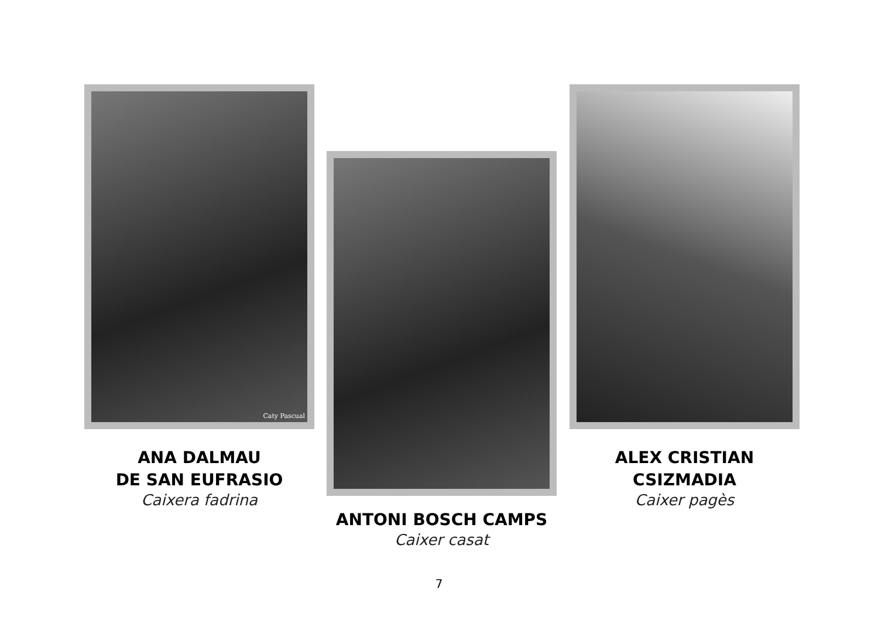Caty Pascual
ANA DALMAU
DE SAN EUFRASIO
Caixera fadrina
ANTONI BOSCH CAMPS
Caixer casat
ALEX CRISTIAN
CSIZMADIA
Caixer pagès
7